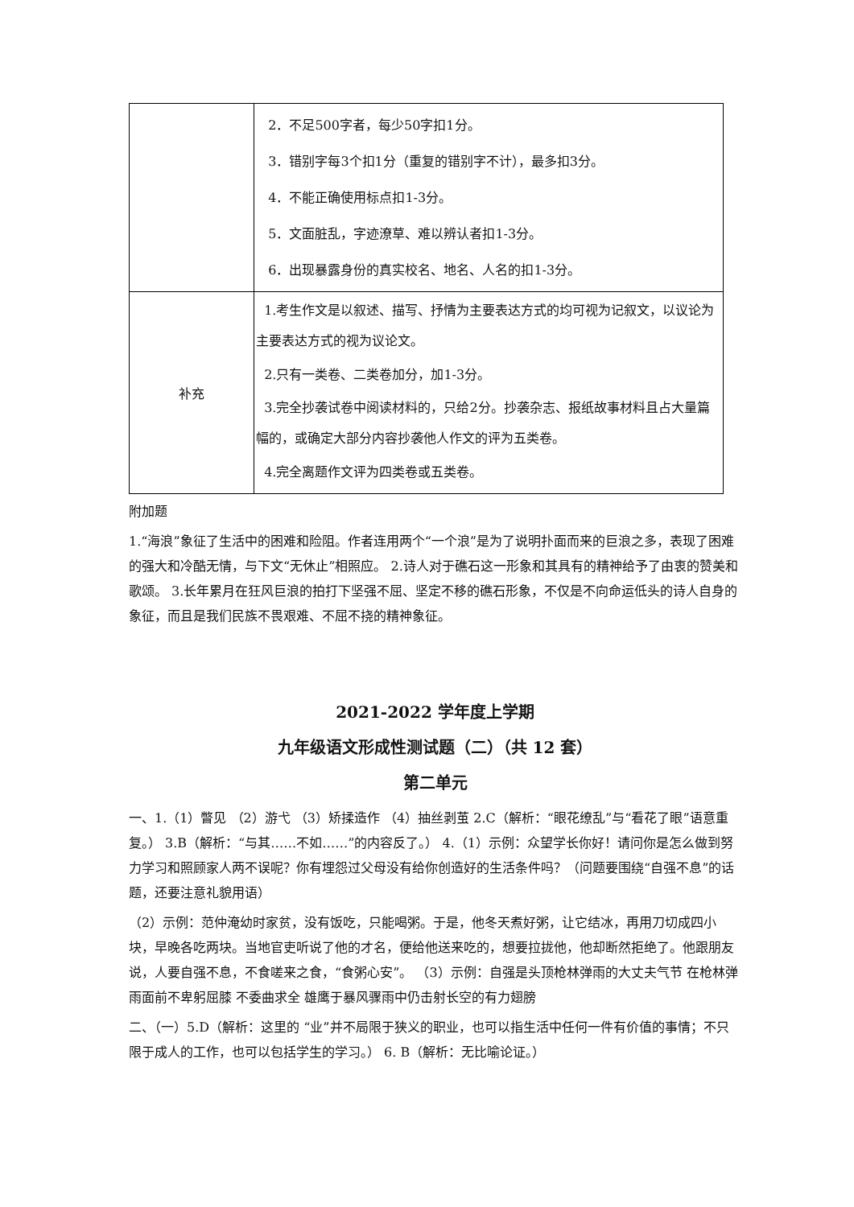| | 2．不足500字者，每少50字扣1分。 3．错别字每3个扣1分（重复的错别字不计），最多扣3分。 4．不能正确使用标点扣1-3分。 5．文面脏乱，字迹潦草、难以辨认者扣1-3分。 6．出现暴露身份的真实校名、地名、人名的扣1-3分。 |
| 补充 | 1.考生作文是以叙述、描写、抒情为主要表达方式的均可视为记叙文，以议论为主要表达方式的视为议论文。 2.只有一类卷、二类卷加分，加1-3分。 3.完全抄袭试卷中阅读材料的，只给2分。抄袭杂志、报纸故事材料且占大量篇幅的，或确定大部分内容抄袭他人作文的评为五类卷。 4.完全离题作文评为四类卷或五类卷。 |
附加题
1.“海浪”象征了生活中的困难和险阻。作者连用两个“一个浪”是为了说明扑面而来的巨浪之多，表现了困难的强大和冷酷无情，与下文“无休止”相照应。 2.诗人对于礁石这一形象和其具有的精神给予了由衷的赞美和歌颂。 3.长年累月在狂风巨浪的拍打下坚强不屈、坚定不移的礁石形象，不仅是不向命运低头的诗人自身的象征，而且是我们民族不畏艰难、不屈不挠的精神象征。
2021-2022 学年度上学期
九年级语文形成性测试题（二）（共 12 套）
第二单元
一、1.（1）瞥见 （2）游弋 （3）矫揉造作 （4）抽丝剥茧 2.C（解析：“眼花缭乱”与“看花了眼”语意重复。） 3.B（解析：“与其……不如……”的内容反了。） 4.（1）示例：众望学长你好！请问你是怎么做到努力学习和照顾家人两不误呢？你有埋怨过父母没有给你创造好的生活条件吗？（问题要围绕“自强不息”的话题，还要注意礼貌用语）
（2）示例：范仲淹幼时家贫，没有饭吃，只能喝粥。于是，他冬天煮好粥，让它结冰，再用刀切成四小块，早晚各吃两块。当地官吏听说了他的才名，便给他送来吃的，想要拉拢他，他却断然拒绝了。他跟朋友说，人要自强不息，不食嗟来之食，“食粥心安”。 （3）示例：自强是头顶枪林弹雨的大丈夫气节 在枪林弹雨面前不卑躬屈膝 不委曲求全 雄鹰于暴风骤雨中仍击射长空的有力翅膀
二、（一）5.D（解析：这里的 “业”并不局限于狭义的职业，也可以指生活中任何一件有价值的事情；不只限于成人的工作，也可以包括学生的学习。） 6. B（解析：无比喻论证。）